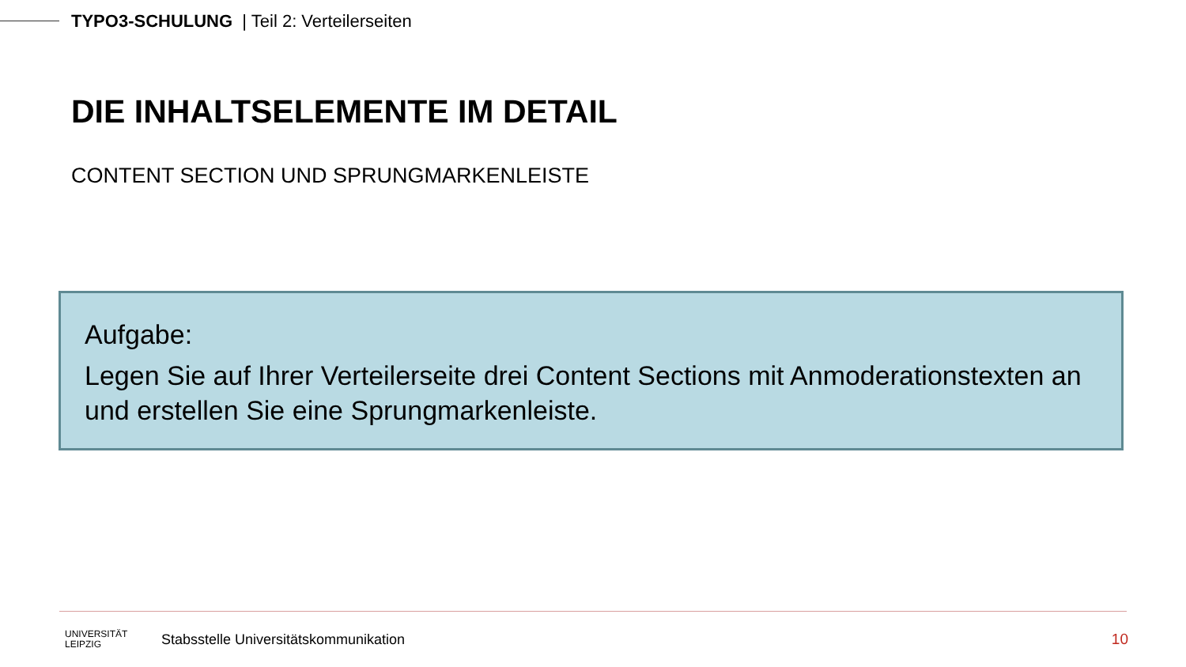TYPO3-SCHULUNG | Teil 2: Verteilerseiten
DIE INHALTSELEMENTE IM DETAIL
CONTENT SECTION UND SPRUNGMARKENLEISTE
Aufgabe:
Legen Sie auf Ihrer Verteilerseite drei Content Sections mit Anmoderationstexten an und erstellen Sie eine Sprungmarkenleiste.
UNIVERSITÄT
LEIPZIG
Stabsstelle Universitätskommunikation
10